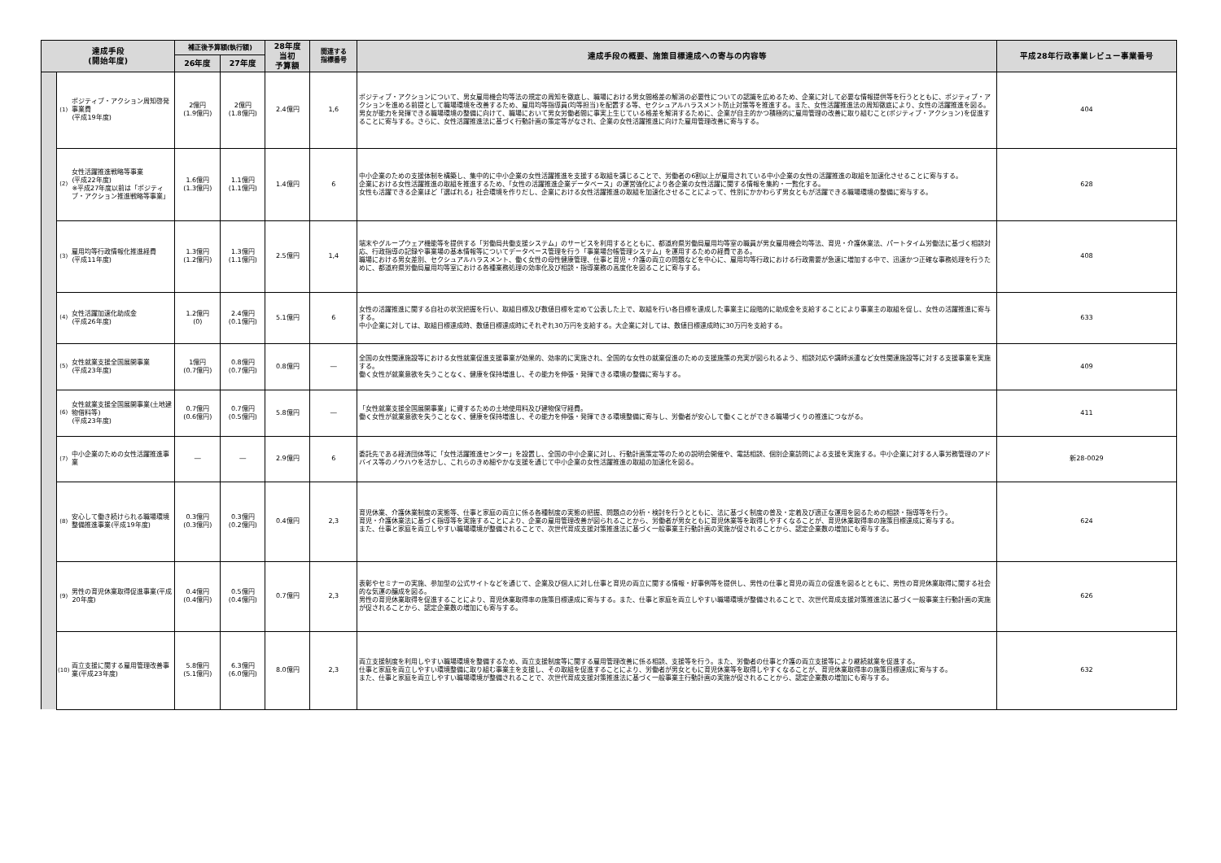| 達成手段 (開始年度) | | | 補正後予算額(執行額) | | 28年度 当初 予算額 | 関連する 指標番号 | 達成手段の概要、施策目標達成への寄与の内容等 | 平成28年行政事業レビュー事業番号 |
| --- | --- | --- | --- | --- | --- | --- | --- | --- |
| | | | 26年度 | 27年度 | | | | |
| | (1) | ポジティブ・アクション周知啓発事業費 (平成19年度) | 2億円 (1.9億円) | 2億円 (1.8億円) | 2.4億円 | 1,6 | ポジティブ・アクションについて、男女雇用機会均等法の規定の周知を徹底し、職場における男女間格差の解消の必要性についての認識を広めるため、企業に対して必要な情報提供等を行うとともに、ポジティブ・アクションを進める前提として職場環境を改善するため、雇用均等指導員(均等担当)を配置する等、セクシュアルハラスメント防止対策等を推進する。また、女性活躍推進法の周知徹底により、女性の活躍推進を図る。 男女が能力を発揮できる職場環境の整備に向けて、職場において男女労働者間に事実上生じている格差を解消するために、企業が自主的かつ積極的に雇用管理の改善に取り組むこと(ポジティブ・アクション)を促進することに寄与する。さらに、女性活躍推進法に基づく行動計画の策定等がなされ、企業の女性活躍推進に向けた雇用管理改善に寄与する。 | 404 |
| | (2) | 女性活躍推進戦略等事業 (平成22年度) ※平成27年度以前は「ポジティブ・アクション推進戦略等事業」 | 1.6億円 (1.3億円) | 1.1億円 (1.1億円) | 1.4億円 | 6 | 中小企業のための支援体制を構築し、集中的に中小企業の女性活躍推進を支援する取組を講じることで、労働者の6割以上が雇用されている中小企業の女性の活躍推進の取組を加速化させることに寄与する。 企業における女性活躍推進の取組を推進するため、「女性の活躍推進企業データベース」の運営強化により各企業の女性活躍に関する情報を集約・一覧化する。 女性も活躍できる企業ほど「選ばれる」社会環境を作りだし、企業における女性活躍推進の取組を加速化させることによって、性別にかかわらず男女ともが活躍できる職場環境の整備に寄与する。 | 628 |
| | (3) | 雇用均等行政情報化推進経費 (平成11年度) | 1.3億円 (1.2億円) | 1.3億円 (1.1億円) | 2.5億円 | 1,4 | 端末やグループウェア機能等を提供する「労働局共働支援システム」のサービスを利用するとともに、都道府県労働局雇用均等室の職員が男女雇用機会均等法、育児・介護休業法、パートタイム労働法に基づく相談対応、行政指導の記録や事業場の基本情報等についてデータベース管理を行う「事業場台帳管理システム」を運用するための経費である。 職場における男女差別、セクシュアルハラスメント、働く女性の母性健康管理、仕事と育児・介護の両立の問題などを中心に、雇用均等行政における行政需要が急速に増加する中で、迅速かつ正確な事務処理を行うために、都道府県労働局雇用均等室における各種業務処理の効率化及び相談・指導業務の高度化を図ることに寄与する。 | 408 |
| | (4) | 女性活躍加速化助成金 (平成26年度) | 1.2億円 (0) | 2.4億円 (0.1億円) | 5.1億円 | 6 | 女性の活躍推進に関する自社の状況把握を行い、取組目標及び数値目標を定めて公表した上で、取組を行い各目標を達成した事業主に段階的に助成金を支給することにより事業主の取組を促し、女性の活躍推進に寄与する。 中小企業に対しては、取組目標達成時、数値目標達成時にそれぞれ30万円を支給する。大企業に対しては、数値目標達成時に30万円を支給する。 | 633 |
| | (5) | 女性就業支援全国展開事業 (平成23年度) | 1億円 (0.7億円) | 0.8億円 (0.7億円) | 0.8億円 | ― | 全国の女性関連施設等における女性就業促進支援事業が効果的、効率的に実施され、全国的な女性の就業促進のための支援施策の充実が図られるよう、相談対応や講師派遣など女性関連施設等に対する支援事業を実施する。 働く女性が就業意欲を失うことなく、健康を保持増進し、その能力を伸張・発揮できる環境の整備に寄与する。 | 409 |
| | (6) | 女性就業支援全国展開事業(土地建物借料等) (平成23年度) | 0.7億円 (0.6億円) | 0.7億円 (0.5億円) | 5.8億円 | ― | 「女性就業支援全国展開事業」に資するための土地使用料及び建物保守経費。 働く女性が就業意欲を失うことなく、健康を保持増進し、その能力を伸張・発揮できる環境整備に寄与し、労働者が安心して働くことができる職場づくりの推進につながる。 | 411 |
| | (7) | 中小企業のための女性活躍推進事業 | ― | ― | 2.9億円 | 6 | 委託先である経済団体等に「女性活躍推進センター」を設置し、全国の中小企業に対し、行動計画策定等のための説明会開催や、電話相談、個別企業訪問による支援を実施する。中小企業に対する人事労務管理のアドバイス等のノウハウを活かし、これらのきめ細やかな支援を通じて中小企業の女性活躍推進の取組の加速化を図る。 | 新28-0029 |
| | (8) | 安心して働き続けられる職場環境整備推進事業(平成19年度) | 0.3億円 (0.3億円) | 0.3億円 (0.2億円) | 0.4億円 | 2,3 | 育児休業、介護休業制度の実態等、仕事と家庭の両立に係る各種制度の実態の把握、問題点の分析・検討を行うとともに、法に基づく制度の普及・定着及び適正な運用を図るための相談・指導等を行う。 育児・介護休業法に基づく指導等を実施することにより、企業の雇用管理改善が図られることから、労働者が男女ともに育児休業等を取得しやすくなることが、育児休業取得率の施策目標達成に寄与する。 また、仕事と家庭を両立しやすい職場環境が整備されることで、次世代育成支援対策推進法に基づく一般事業主行動計画の実施が促されることから、認定企業数の増加にも寄与する。 | 624 |
| | (9) | 男性の育児休業取得促進事業(平成20年度) | 0.4億円 (0.4億円) | 0.5億円 (0.4億円) | 0.7億円 | 2,3 | 表彰やセミナーの実施、参加型の公式サイトなどを通じて、企業及び個人に対し仕事と育児の両立に関する情報・好事例等を提供し、男性の仕事と育児の両立の促進を図るとともに、男性の育児休業取得に関する社会的な気運の醸成を図る。 男性の育児休業取得を促進することにより、育児休業取得率の施策目標達成に寄与する。また、仕事と家庭を両立しやすい職場環境が整備されることで、次世代育成支援対策推進法に基づく一般事業主行動計画の実施が促されることから、認定企業数の増加にも寄与する。 | 626 |
| | (10) | 両立支援に関する雇用管理改善事業(平成23年度) | 5.8億円 (5.1億円) | 6.3億円 (6.0億円) | 8.0億円 | 2,3 | 両立支援制度を利用しやすい職場環境を整備するため、両立支援制度等に関する雇用管理改善に係る相談、支援等を行う。また、労働者の仕事と介護の両立支援等により継続就業を促進する。 仕事と家庭を両立しやすい環境整備に取り組む事業主を支援し、その取組を促進することにより、労働者が男女ともに育児休業等を取得しやすくなることが、育児休業取得率の施策目標達成に寄与する。 また、仕事と家庭を両立しやすい職場環境が整備されることで、次世代育成支援対策推進法に基づく一般事業主行動計画の実施が促されることから、認定企業数の増加にも寄与する。 | 632 |